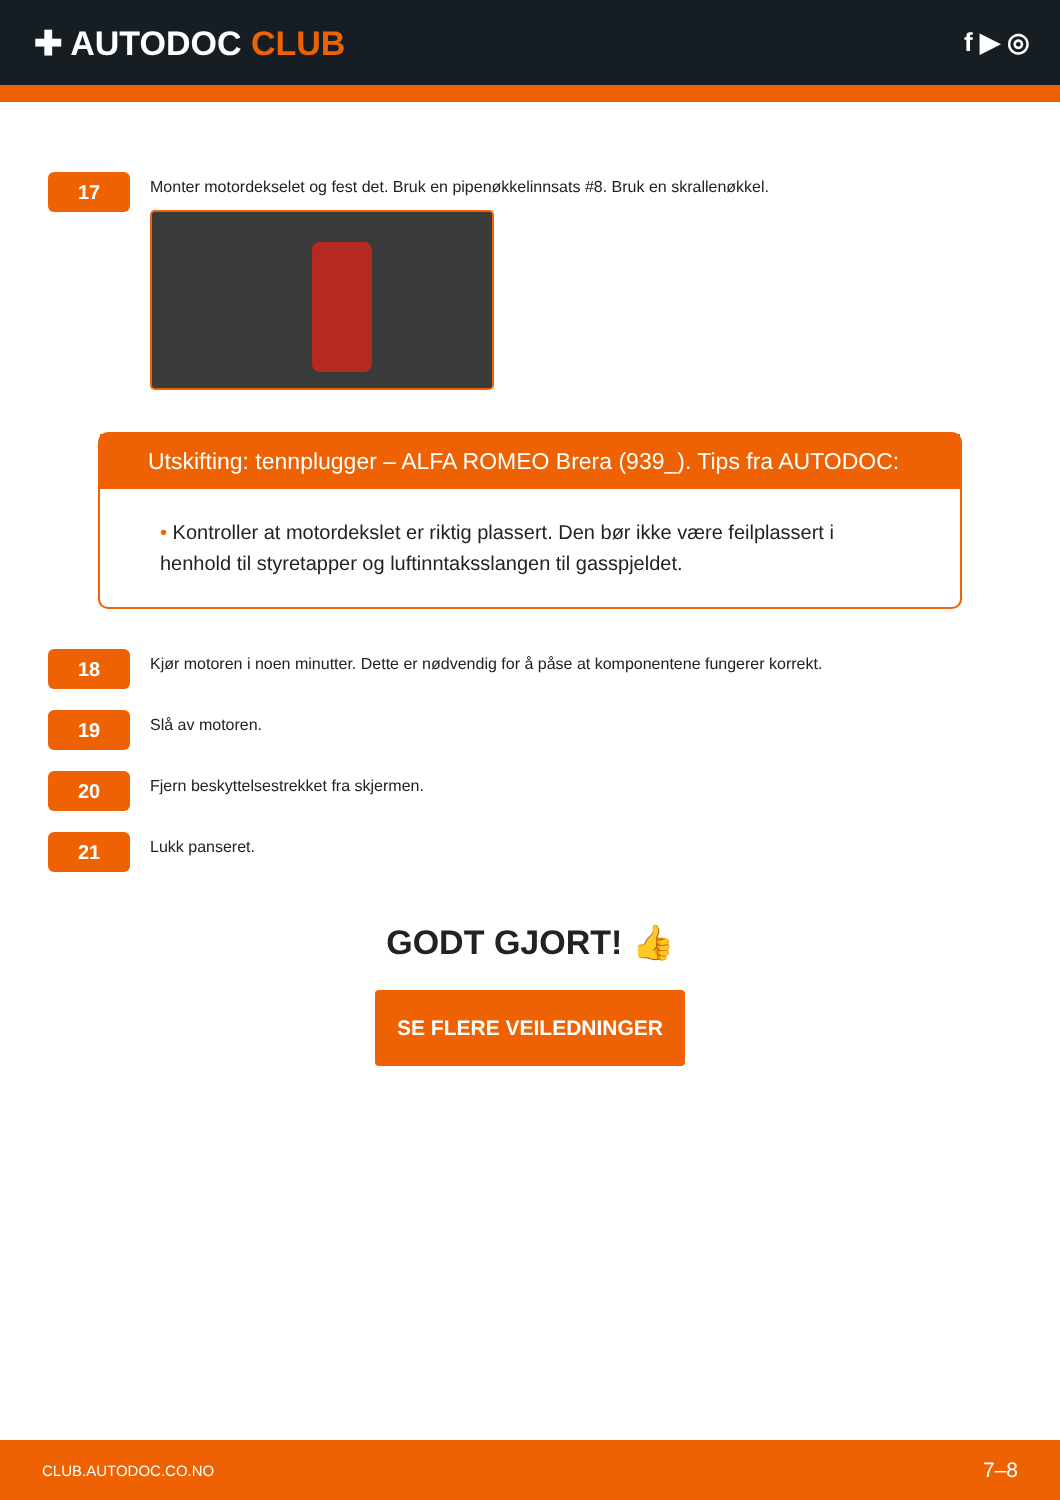✚ AUTODOC CLUB
f ▶ ◎
17
Monter motordekselet og fest det. Bruk en pipenøkkelinnsats #8. Bruk en skrallenøkkel.
Utskifting: tennplugger – ALFA ROMEO Brera (939_). Tips fra AUTODOC:
• Kontroller at motordekslet er riktig plassert. Den bør ikke være feilplassert i henhold til styretapper og luftinntaksslangen til gasspjeldet.
18
Kjør motoren i noen minutter. Dette er nødvendig for å påse at komponentene fungerer korrekt.
19
Slå av motoren.
20
Fjern beskyttelsestrekket fra skjermen.
21
Lukk panseret.
GODT GJORT! 👍
SE FLERE VEILEDNINGER
CLUB.AUTODOC.CO.NO 7–8